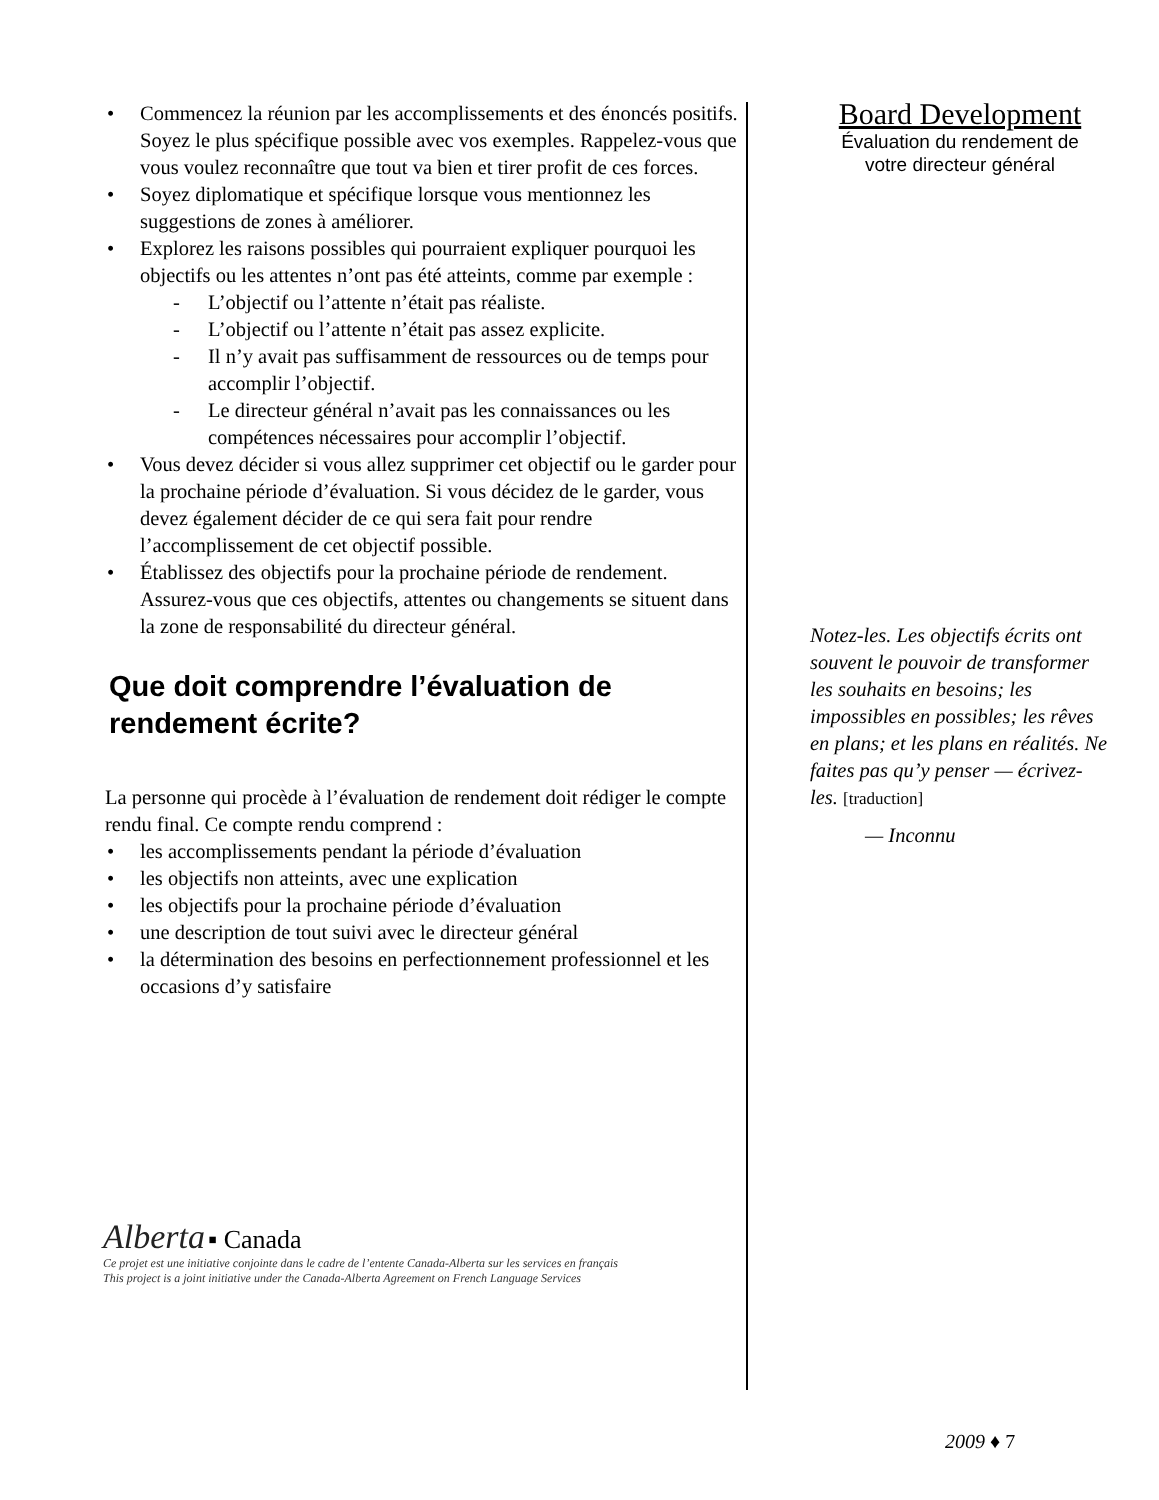• Commencez la réunion par les accomplissements et des énoncés positifs. Soyez le plus spécifique possible avec vos exemples. Rappelez-vous que vous voulez reconnaître que tout va bien et tirer profit de ces forces.
• Soyez diplomatique et spécifique lorsque vous mentionnez les suggestions de zones à améliorer.
• Explorez les raisons possibles qui pourraient expliquer pourquoi les objectifs ou les attentes n’ont pas été atteints, comme par exemple :
- L’objectif ou l’attente n’était pas réaliste.
- L’objectif ou l’attente n’était pas assez explicite.
- Il n’y avait pas suffisamment de ressources ou de temps pour accomplir l’objectif.
- Le directeur général n’avait pas les connaissances ou les compétences nécessaires pour accomplir l’objectif.
• Vous devez décider si vous allez supprimer cet objectif ou le garder pour la prochaine période d’évaluation. Si vous décidez de le garder, vous devez également décider de ce qui sera fait pour rendre l’accomplissement de cet objectif possible.
• Établissez des objectifs pour la prochaine période de rendement. Assurez-vous que ces objectifs, attentes ou changements se situent dans la zone de responsabilité du directeur général.
Que doit comprendre l’évaluation de rendement écrite?
La personne qui procède à l’évaluation de rendement doit rédiger le compte rendu final. Ce compte rendu comprend :
• les accomplissements pendant la période d’évaluation
• les objectifs non atteints, avec une explication
• les objectifs pour la prochaine période d’évaluation
• une description de tout suivi avec le directeur général
• la détermination des besoins en perfectionnement professionnel et les occasions d’y satisfaire
Board Development
Évaluation du rendement de
votre directeur général
Notez-les. Les objectifs écrits ont souvent le pouvoir de transformer les souhaits en besoins; les impossibles en possibles; les rêves en plans; et les plans en réalités. Ne faites pas qu’y penser — écrivez-les. [traduction]
— Inconnu
Alberta ▪ Canada
Ce projet est une initiative conjointe dans le cadre de l’entente Canada-Alberta sur les services en français
This project is a joint initiative under the Canada-Alberta Agreement on French Language Services
2009 ♦ 7